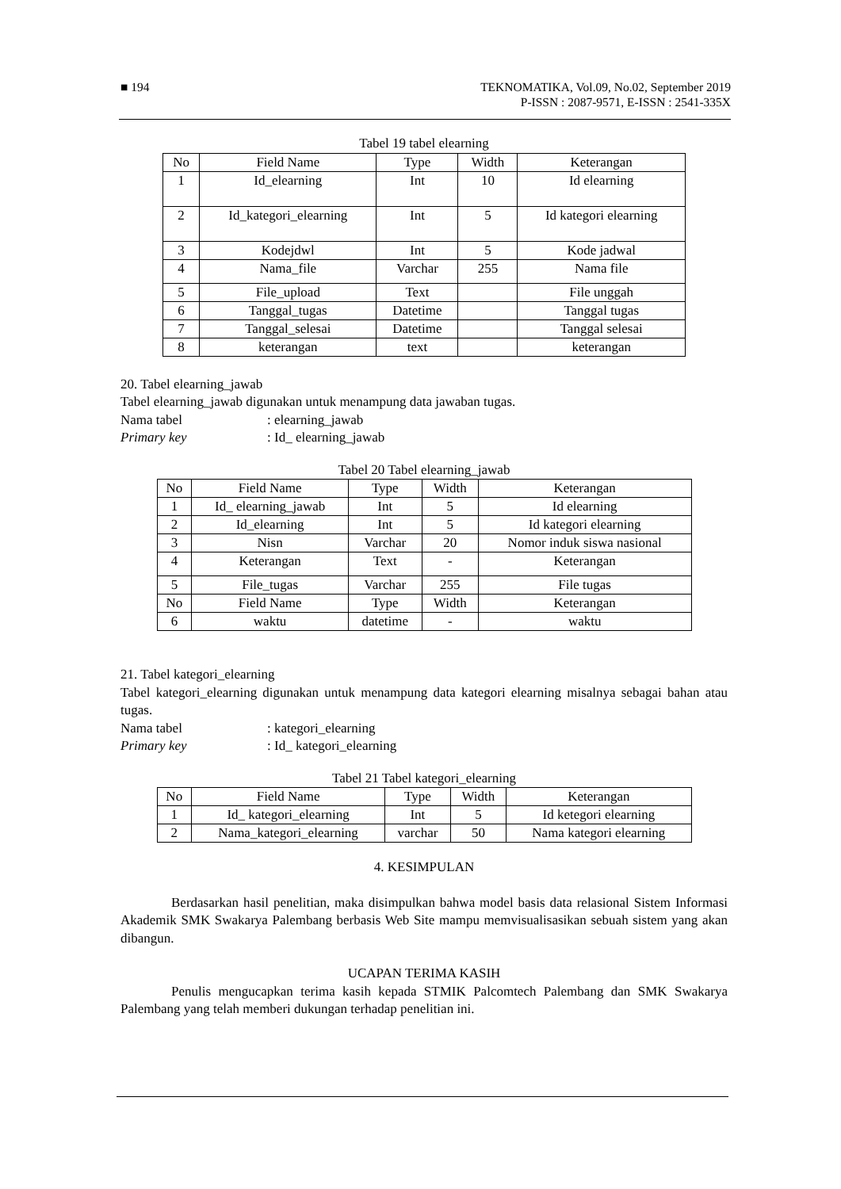■ 194 TEKNOMATIKA, Vol.09, No.02, September 2019
P-ISSN : 2087-9571, E-ISSN : 2541-335X
Tabel 19 tabel elearning
| No | Field Name | Type | Width | Keterangan |
| 1 | Id_elearning | Int | 10 | Id elearning |
| 2 | Id_kategori_elearning | Int | 5 | Id kategori elearning |
| 3 | Kodejdwl | Int | 5 | Kode jadwal |
| 4 | Nama_file | Varchar | 255 | Nama file |
| 5 | File_upload | Text | | File unggah |
| 6 | Tanggal_tugas | Datetime | | Tanggal tugas |
| 7 | Tanggal_selesai | Datetime | | Tanggal selesai |
| 8 | keterangan | text | | keterangan |
20. Tabel elearning_jawab
Tabel elearning_jawab digunakan untuk menampung data jawaban tugas.
Nama tabel: elearning_jawab
Primary key: Id_ elearning_jawab
Tabel 20 Tabel elearning_jawab
| No | Field Name | Type | Width | Keterangan |
| 1 | Id_ elearning_jawab | Int | 5 | Id elearning |
| 2 | Id_elearning | Int | 5 | Id kategori elearning |
| 3 | Nisn | Varchar | 20 | Nomor induk siswa nasional |
| 4 | Keterangan | Text | - | Keterangan |
| 5 | File_tugas | Varchar | 255 | File tugas |
| No | Field Name | Type | Width | Keterangan |
| 6 | waktu | datetime | - | waktu |
21. Tabel kategori_elearning
Tabel kategori_elearning digunakan untuk menampung data kategori elearning misalnya sebagai bahan atau tugas.
Nama tabel: kategori_elearning
Primary key: Id_ kategori_elearning
Tabel 21 Tabel kategori_elearning
| No | Field Name | Type | Width | Keterangan |
| 1 | Id_ kategori_elearning | Int | 5 | Id ketegori elearning |
| 2 | Nama_kategori_elearning | varchar | 50 | Nama kategori elearning |
4. KESIMPULAN
Berdasarkan hasil penelitian, maka disimpulkan bahwa model basis data relasional Sistem Informasi Akademik SMK Swakarya Palembang berbasis Web Site mampu memvisualisasikan sebuah sistem yang akan dibangun.
UCAPAN TERIMA KASIH
Penulis mengucapkan terima kasih kepada STMIK Palcomtech Palembang dan SMK Swakarya Palembang yang telah memberi dukungan terhadap penelitian ini.